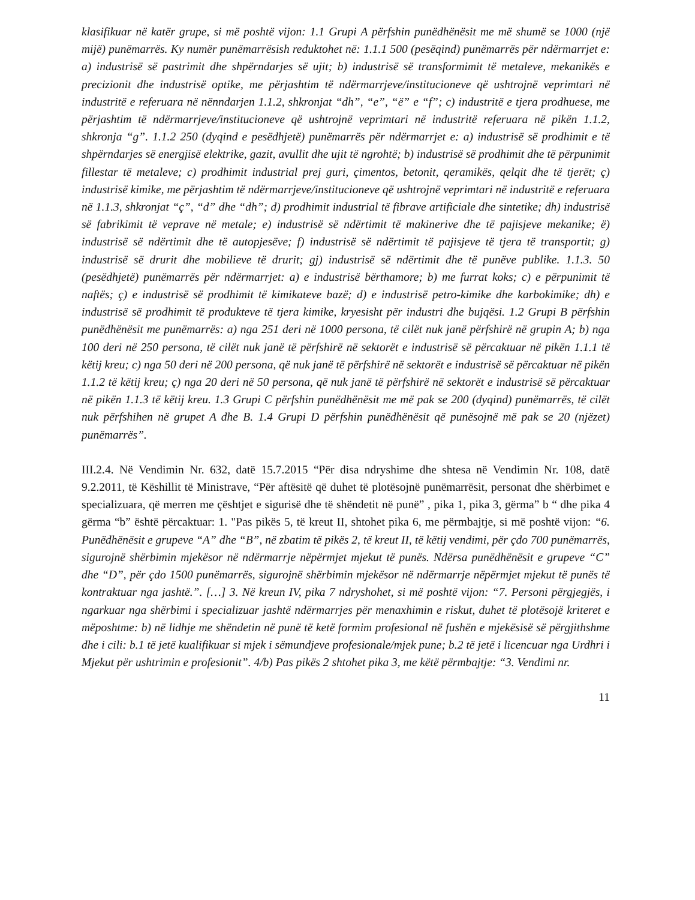klasifikuar në katër grupe, si më poshtë vijon: 1.1 Grupi A përfshin punëdhënësit me më shumë se 1000 (një mijë) punëmarrës. Ky numër punëmarrësish reduktohet në: 1.1.1 500 (pesëqind) punëmarrës për ndërmarrjet e: a) industrisë së pastrimit dhe shpërndarjes së ujit; b) industrisë së transformimit të metaleve, mekanikës e precizionit dhe industrisë optike, me përjashtim të ndërmarrjeve/institucioneve që ushtrojnë veprimtari në industritë e referuara në nënndarjen 1.1.2, shkronjat “dh”, “e”, “ë” e “f”; c) industritë e tjera prodhuese, me përjashtim të ndërmarrjeve/institucioneve që ushtrojnë veprimtari në industritë referuara në pikën 1.1.2, shkronja “g”. 1.1.2 250 (dyqind e pesëdhjetë) punëmarrës për ndërmarrjet e: a) industrisë së prodhimit e të shpërndarjes së energjisë elektrike, gazit, avullit dhe ujit të ngrohtë; b) industrisë së prodhimit dhe të përpunimit fillestar të metaleve; c) prodhimit industrial prej guri, çimentos, betonit, qeramikës, qelqit dhe të tjerët; ç) industrisë kimike, me përjashtim të ndërmarrjeve/institucioneve që ushtrojnë veprimtari në industritë e referuara në 1.1.3, shkronjat “ç”, “d” dhe “dh”; d) prodhimit industrial të fibrave artificiale dhe sintetike; dh) industrisë së fabrikimit të veprave në metale; e) industrisë së ndërtimit të makinerive dhe të pajisjeve mekanike; ë) industrisë së ndërtimit dhe të autopjesëve; f) industrisë së ndërtimit të pajisjeve të tjera të transportit; g) industrisë së drurit dhe mobilieve të drurit; gj) industrisë së ndërtimit dhe të punëve publike. 1.1.3. 50 (pesëdhjetë) punëmarrës për ndërmarrjet: a) e industrisë bërthamore; b) me furrat koks; c) e përpunimit të naftës; ç) e industrisë së prodhimit të kimikateve bazë; d) e industrisë petro-kimike dhe karbokimike; dh) e industrisë së prodhimit të produkteve të tjera kimike, kryesisht për industri dhe bujqësi. 1.2 Grupi B përfshin punëdhënësit me punëmarrës: a) nga 251 deri në 1000 persona, të cilët nuk janë përfshirë në grupin A; b) nga 100 deri në 250 persona, të cilët nuk janë të përfshirë në sektorët e industrisë së përcaktuar në pikën 1.1.1 të këtij kreu; c) nga 50 deri në 200 persona, që nuk janë të përfshirë në sektorët e industrisë së përcaktuar në pikën 1.1.2 të këtij kreu; ç) nga 20 deri në 50 persona, që nuk janë të përfshirë në sektorët e industrisë së përcaktuar në pikën 1.1.3 të këtij kreu. 1.3 Grupi C përfshin punëdhënësit me më pak se 200 (dyqind) punëmarrës, të cilët nuk përfshihen në grupet A dhe B. 1.4 Grupi D përfshin punëdhënësit që punësojnë më pak se 20 (njëzet) punëmarrës”.
III.2.4. Në Vendimin Nr. 632, datë 15.7.2015 “Për disa ndryshime dhe shtesa në Vendimin Nr. 108, datë 9.2.2011, të Këshillit të Ministrave, “Për aftësitë që duhet të plotësojnë punëmarrësit, personat dhe shërbimet e specializuara, që merren me çështjet e sigurisë dhe të shëndetit në punë” , pika 1, pika 3, gërma” b “ dhe pika 4 gërma “b” është përcaktuar: 1. "Pas pikës 5, të kreut II, shtohet pika 6, me përmbajtje, si më poshtë vijon: “6. Punëdhënësit e grupeve “A” dhe “B”, në zbatim të pikës 2, të kreut II, të këtij vendimi, për çdo 700 punëmarrës, sigurojnë shërbimin mjekësor në ndërmarrje nëpërmjet mjekut të punës. Ndërsa punëdhënësit e grupeve “C” dhe “D”, për çdo 1500 punëmarrës, sigurojnë shërbimin mjekësor në ndërmarrje nëpërmjet mjekut të punës të kontraktuar nga jashtë.”. […] 3. Në kreun IV, pika 7 ndryshohet, si më poshtë vijon: “7. Personi përgjegjës, i ngarkuar nga shërbimi i specializuar jashtë ndërmarrjes për menaxhimin e riskut, duhet të plotësojë kriteret e mëposhtme: b) në lidhje me shëndetin në punë të ketë formim profesional në fushën e mjekësisë së përgjithshme dhe i cili: b.1 të jetë kualifikuar si mjek i sëmundjeve profesionale/mjek pune; b.2 të jetë i licencuar nga Urdhri i Mjekut për ushtrimin e profesionit”. 4/b) Pas pikës 2 shtohet pika 3, me këtë përmbajtje: “3. Vendimi nr.
11